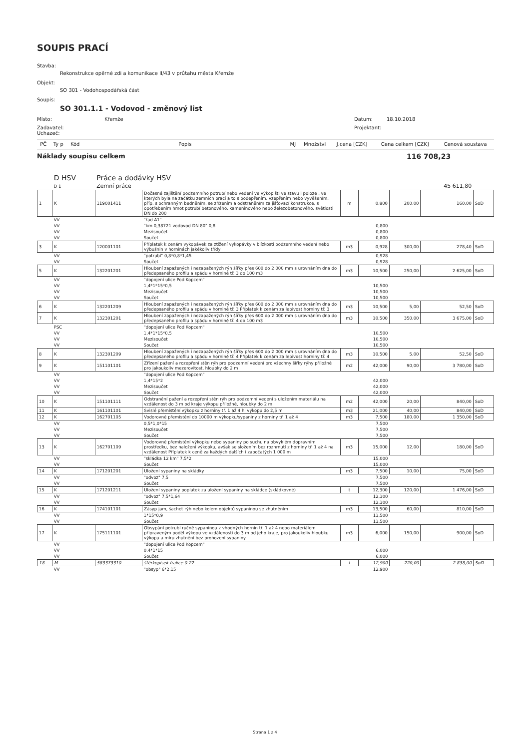SOUPIS PRACÍ
Stavba:
Rekonstrukce opěrné zdi a komunikace II/43 v průtahu města Křemže
Objekt:
SO 301 - Vodohospodářská část
Soupis:
SO 301.1.1 - Vodovod - změnový list
Místo: Křemže Datum: 18.10.2018
Zadavatel:
Uchazeč: Projektant:
| PČ | Ty p | Kód | Popis | MJ | Množství | J.cena [CZK] | Cena celkem [CZK] | Cenová soustava |
| --- | --- | --- | --- | --- | --- | --- | --- | --- |
Náklady soupisu celkem 116 708,23
| | D HSV | Práce a dodávky HSV | | | | | | |
| | D 1 | Zemní práce | | | | | 45 611,80 | |
| 1 | K | 119001411 | Dočasné zajištění podzemního potrubí nebo vedení ve výkopišti ve stavu i poloze , ve kterých byla na začátku zemních prací a to s podepřením, vzepřením nebo vyvěšením, příp. s ochranným bedněním, se zřízením a odstraněním za jišťovací konstrukce, s opotřebením hmot potrubí betonového, kameninového nebo železobetonového, světlosti DN do 200 | m | 0,800 | 200,00 | 160,00 | SoD |
| | VV | | "řad A1" | | | | | |
| | VV | | "km 0,38721 vodovod DN 80" 0,8 | | 0,800 | | | |
| | VV | | Mezisoučet | | 0,800 | | | |
| | VV | | Součet | | 0,800 | | | |
| 3 | K | 120001101 | Příplatek k cenám vykopávek za ztížení vykopávky v blízkosti podzemního vedení nebo výbušnin v horninách jakékoliv třídy | m3 | 0,928 | 300,00 | 278,40 | SoD |
| | VV | | "potrubí" 0,8*0,8*1,45 | | 0,928 | | | |
| | VV | | Součet | | 0,928 | | | |
| 5 | K | 132201201 | Hloubení zapažených i nezapažených rýh šířky přes 600 do 2 000 mm s urovnáním dna do předepsaného profilu a spádu v hornině tř. 3 do 100 m3 | m3 | 10,500 | 250,00 | 2 625,00 | SoD |
| | VV | | "dopojení ulice Pod Kopcem" | | | | | |
| | VV | | 1,4*1*15*0,5 | | 10,500 | | | |
| | VV | | Mezisoučet | | 10,500 | | | |
| | VV | | Součet | | 10,500 | | | |
| 6 | K | 132201209 | Hloubení zapažených i nezapažených rýh šířky přes 600 do 2 000 mm s urovnáním dna do předepsaného profilu a spádu v hornině tř. 3 Příplatek k cenám za lepivost horniny tř. 3 | m3 | 10,500 | 5,00 | 52,50 | SoD |
| 7 | K | 132301201 | Hloubení zapažených i nezapažených rýh šířky přes 600 do 2 000 mm s urovnáním dna do předepsaného profilu a spádu v hornině tř. 4 do 100 m3 | m3 | 10,500 | 350,00 | 3 675,00 | SoD |
| | PSC | | "dopojení ulice Pod Kopcem" | | | | | |
| | VV | | 1,4*1*15*0,5 | | 10,500 | | | |
| | VV | | Mezisoučet | | 10,500 | | | |
| | VV | | Součet | | 10,500 | | | |
| 8 | K | 132301209 | Hloubení zapažených i nezapažených rýh šířky přes 600 do 2 000 mm s urovnáním dna do předepsaného profilu a spádu v hornině tř. 4 Příplatek k cenám za lepivost horniny tř. 4 | m3 | 10,500 | 5,00 | 52,50 | SoD |
| 9 | K | 151101101 | Zřízení pažení a rozepření stěn rýh pro podzemní vedení pro všechny šířky rýhy příložné pro jakoukoliv mezerovitost, hloubky do 2 m | m2 | 42,000 | 90,00 | 3 780,00 | SoD |
| | VV | | "dopojení ulice Pod Kopcem" | | | | | |
| | VV | | 1,4*15*2 | | 42,000 | | | |
| | VV | | Mezisoučet | | 42,000 | | | |
| | VV | | Součet | | 42,000 | | | |
| 10 | K | 151101111 | Odstranění pažení a rozepření stěn rýh pro podzemní vedení s uložením materiálu na vzdálenost do 3 m od kraje výkopu příložné, hloubky do 2 m | m2 | 42,000 | 20,00 | 840,00 | SoD |
| 11 | K | 161101101 | Svislé přemístění výkopku z horniny tř. 1 až 4 hl výkopu do 2,5 m | m3 | 21,000 | 40,00 | 840,00 | SoD |
| 12 | K | 162701105 | Vodorovné přemístění do 10000 m výkopku/sypaniny z horniny tř. 1 až 4 | m3 | 7,500 | 180,00 | 1 350,00 | SoD |
| | VV | | 0,5*1,0*15 | | 7,500 | | | |
| | VV | | Mezisoučet | | 7,500 | | | |
| | VV | | Součet | | 7,500 | | | |
| 13 | K | 162701109 | Vodorovné přemístění výkopku nebo sypaniny po suchu na obvyklém dopravním prostředku, bez naložení výkopku, avšak se složením bez rozhrnutí z horniny tř. 1 až 4 na vzdálenost Příplatek k ceně za každých dalších i započatých 1 000 m | m3 | 15,000 | 12,00 | 180,00 | SoD |
| | VV | | "skládka 12 km" 7,5*2 | | 15,000 | | | |
| | VV | | Součet | | 15,000 | | | |
| 14 | K | 171201201 | Uložení sypaniny na skládky | m3 | 7,500 | 10,00 | 75,00 | SoD |
| | VV | | "odvoz" 7,5 | | 7,500 | | | |
| | VV | | Součet | | 7,500 | | | |
| 15 | K | 171201211 | Uložení sypaniny poplatek za uložení sypaniny na skládce (skládkovné) | t | 12,300 | 120,00 | 1 476,00 | SoD |
| | VV | | "odvoz" 7,5*1,64 | | 12,300 | | | |
| | VV | | Součet | | 12,300 | | | |
| 16 | K | 174101101 | Zásyp jam, šachet rýh nebo kolem objektů sypaninou se zhutněním | m3 | 13,500 | 60,00 | 810,00 | SoD |
| | VV | | 1*15*0,9 | | 13,500 | | | |
| | VV | | Součet | | 13,500 | | | |
| 17 | K | 175111101 | Obsypání potrubí ručně sypaninou z vhodných hornin tř. 1 až 4 nebo materiálem připraveným podél výkopu ve vzdálenosti do 3 m od jeho kraje, pro jakoukoliv hloubku výkopu a míru zhutnění bez prohození sypaniny | m3 | 6,000 | 150,00 | 900,00 | SoD |
| | VV | | "dopojení ulice Pod Kopcem" | | | | | |
| | VV | | 0,4*1*15 | | 6,000 | | | |
| | VV | | Součet | | 6,000 | | | |
| 18 | M | 583373310 | štěrkopísek frakce 0-22 | t | 12,900 | 220,00 | 2 838,00 | SoD |
| | VV | | "obsyp" 6*2,15 | | 12,900 | | | |
Strana 1 z 4